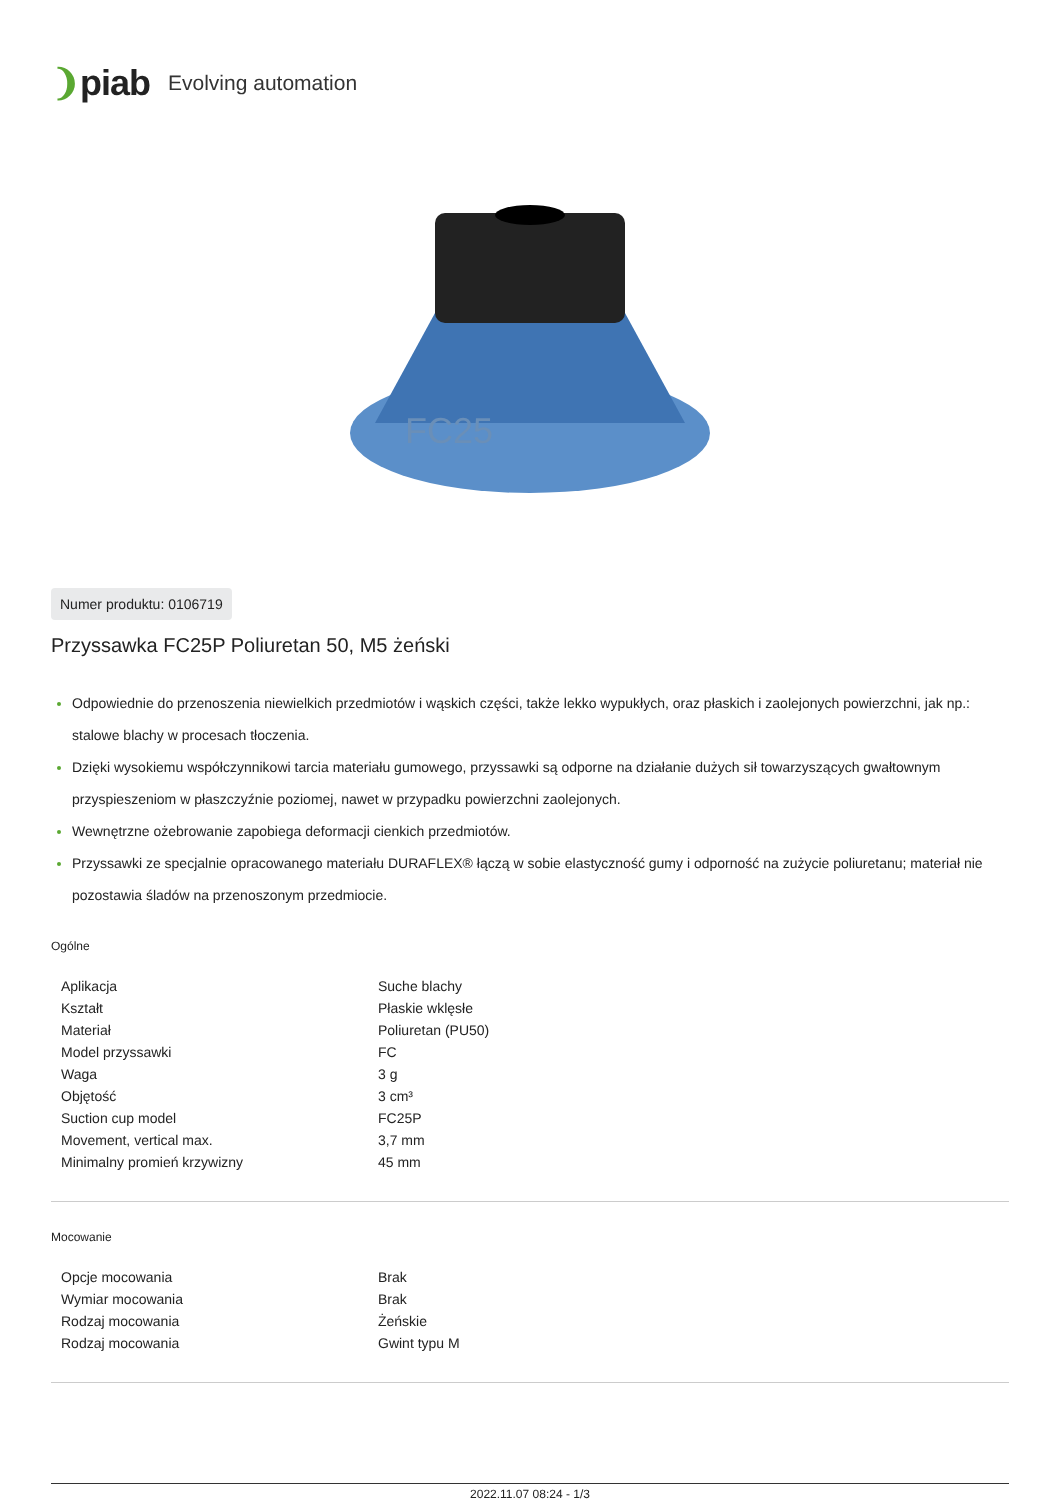❩piab Evolving automation
FC25
Numer produktu: 0106719
Przyssawka FC25P Poliuretan 50, M5 żeński
Odpowiednie do przenoszenia niewielkich przedmiotów i wąskich części, także lekko wypukłych, oraz płaskich i zaolejonych powierzchni, jak np.: stalowe blachy w procesach tłoczenia.
Dzięki wysokiemu współczynnikowi tarcia materiału gumowego, przyssawki są odporne na działanie dużych sił towarzyszących gwałtownym przyspieszeniom w płaszczyźnie poziomej, nawet w przypadku powierzchni zaolejonych.
Wewnętrzne ożebrowanie zapobiega deformacji cienkich przedmiotów.
Przyssawki ze specjalnie opracowanego materiału DURAFLEX® łączą w sobie elastyczność gumy i odporność na zużycie poliuretanu; materiał nie pozostawia śladów na przenoszonym przedmiocie.
Ogólne
| Aplikacja | Suche blachy |
| Kształt | Płaskie wklęsłe |
| Materiał | Poliuretan (PU50) |
| Model przyssawki | FC |
| Waga | 3 g |
| Objętość | 3 cm³ |
| Suction cup model | FC25P |
| Movement, vertical max. | 3,7 mm |
| Minimalny promień krzywizny | 45 mm |
Mocowanie
| Opcje mocowania | Brak |
| Wymiar mocowania | Brak |
| Rodzaj mocowania | Żeńskie |
| Rodzaj mocowania | Gwint typu M |
2022.11.07 08:24 - 1/3